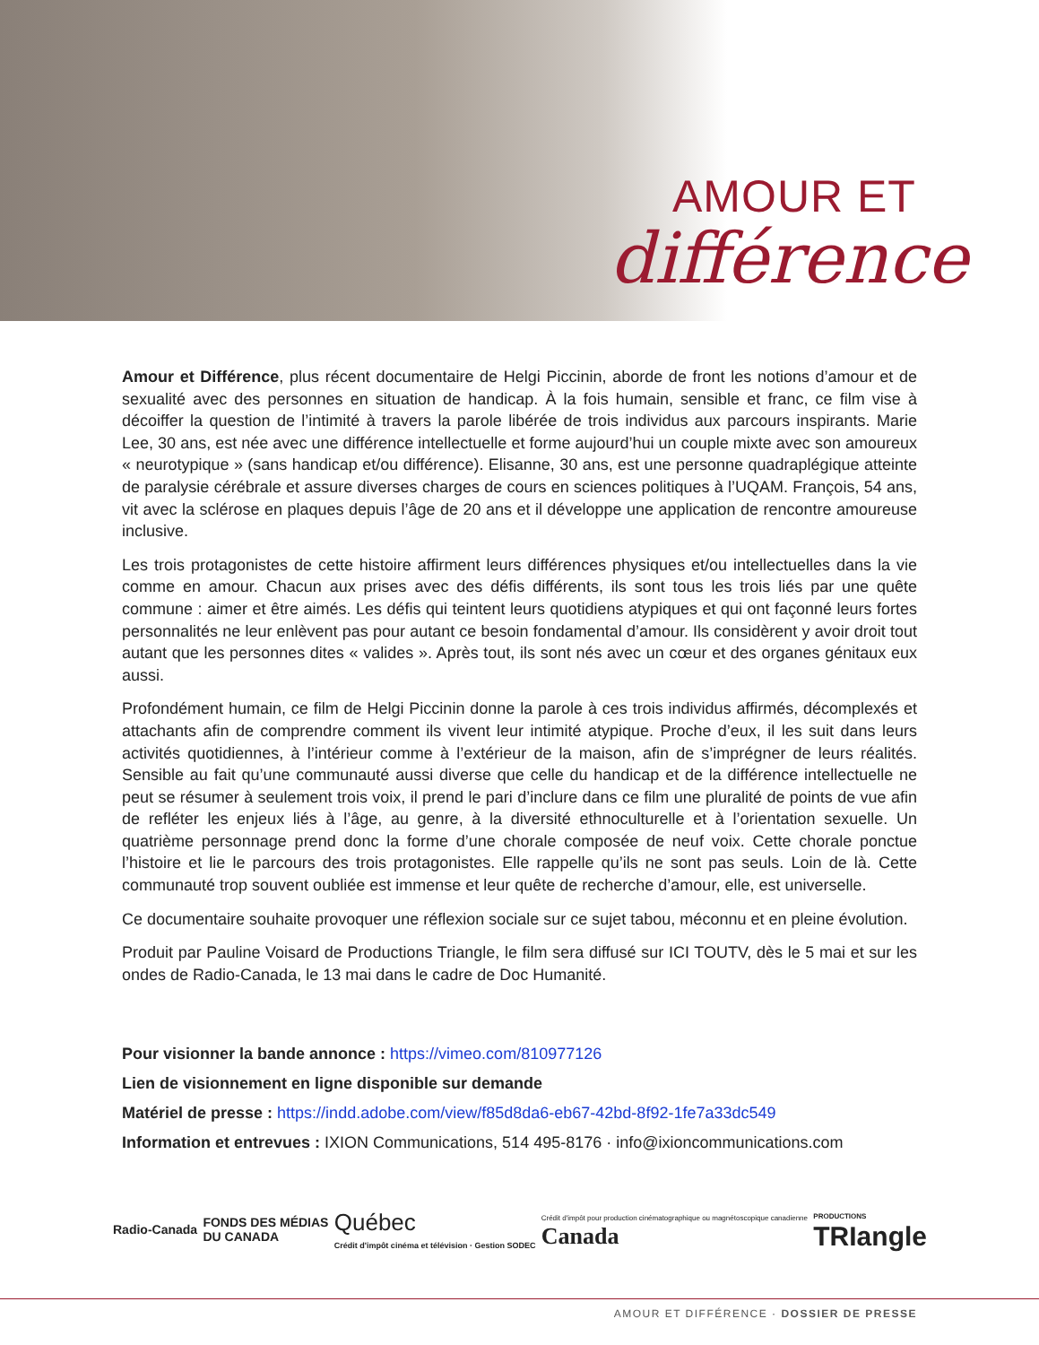AMOUR ET
différence
Amour et Différence, plus récent documentaire de Helgi Piccinin, aborde de front les notions d’amour et de sexualité avec des personnes en situation de handicap. À la fois humain, sensible et franc, ce film vise à décoiffer la question de l’intimité à travers la parole libérée de trois individus aux parcours inspirants. Marie Lee, 30 ans, est née avec une différence intellectuelle et forme aujourd’hui un couple mixte avec son amoureux « neurotypique » (sans handicap et/ou différence). Elisanne, 30 ans, est une personne quadraplégique atteinte de paralysie cérébrale et assure diverses charges de cours en sciences politiques à l’UQAM. François, 54 ans, vit avec la sclérose en plaques depuis l’âge de 20 ans et il développe une application de rencontre amoureuse inclusive.
Les trois protagonistes de cette histoire affirment leurs différences physiques et/ou intellectuelles dans la vie comme en amour. Chacun aux prises avec des défis différents, ils sont tous les trois liés par une quête commune : aimer et être aimés. Les défis qui teintent leurs quotidiens atypiques et qui ont façonné leurs fortes personnalités ne leur enlèvent pas pour autant ce besoin fondamental d’amour. Ils considèrent y avoir droit tout autant que les personnes dites « valides ». Après tout, ils sont nés avec un cœur et des organes génitaux eux aussi.
Profondément humain, ce film de Helgi Piccinin donne la parole à ces trois individus affirmés, décomplexés et attachants afin de comprendre comment ils vivent leur intimité atypique. Proche d’eux, il les suit dans leurs activités quotidiennes, à l’intérieur comme à l’extérieur de la maison, afin de s’imprégner de leurs réalités. Sensible au fait qu’une communauté aussi diverse que celle du handicap et de la différence intellectuelle ne peut se résumer à seulement trois voix, il prend le pari d’inclure dans ce film une pluralité de points de vue afin de refléter les enjeux liés à l’âge, au genre, à la diversité ethnoculturelle et à l’orientation sexuelle. Un quatrième personnage prend donc la forme d’une chorale composée de neuf voix. Cette chorale ponctue l’histoire et lie le parcours des trois protagonistes. Elle rappelle qu’ils ne sont pas seuls. Loin de là. Cette communauté trop souvent oubliée est immense et leur quête de recherche d’amour, elle, est universelle.
Ce documentaire souhaite provoquer une réflexion sociale sur ce sujet tabou, méconnu et en pleine évolution.
Produit par Pauline Voisard de Productions Triangle, le film sera diffusé sur ICI TOUTV, dès le 5 mai et sur les ondes de Radio-Canada, le 13 mai dans le cadre de Doc Humanité.
Pour visionner la bande annonce : https://vimeo.com/810977126
Lien de visionnement en ligne disponible sur demande
Matériel de presse : https://indd.adobe.com/view/f85d8da6-eb67-42bd-8f92-1fe7a33dc549
Information et entrevues : IXION Communications, 514 495-8176 · info@ixioncommunications.com
Radio-Canada
FONDS DES MÉDIAS
DU CANADA
Québec
Crédit d'impôt cinéma et télévision · Gestion SODEC
Crédit d'impôt pour production cinématographique ou magnétoscopique canadienne
Canada
PRODUCTIONS
TRIangle
AMOUR ET DIFFÉRENCE · DOSSIER DE PRESSE